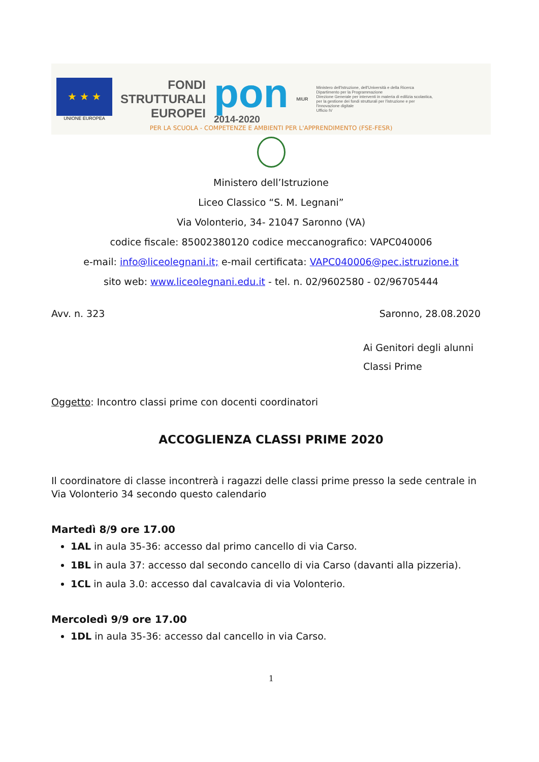★ ★ ★
UNIONE EUROPEA
FONDI
STRUTTURALI
EUROPEI
pon
2014-2020
MIUR
Ministero dell'Istruzione, dell'Università e della Ricerca
Dipartimento per la Programmazione
Direzione Generale per interventi in materia di edilizia scolastica, per la gestione dei fondi strutturali per l'istruzione e per l'innovazione digitale
Ufficio IV
PER LA SCUOLA - COMPETENZE E AMBIENTI PER L'APPRENDIMENTO (FSE-FESR)
Ministero dell’Istruzione
Liceo Classico “S. M. Legnani”
Via Volonterio, 34- 21047 Saronno (VA)
codice fiscale: 85002380120 codice meccanografico: VAPC040006
e-mail: info@liceolegnani.it; e-mail certificata: VAPC040006@pec.istruzione.it
sito web: www.liceolegnani.edu.it - tel. n. 02/9602580 - 02/96705444
Avv. n. 323 Saronno, 28.08.2020
Ai Genitori degli alunni
Classi Prime
Oggetto: Incontro classi prime con docenti coordinatori
ACCOGLIENZA CLASSI PRIME 2020
Il coordinatore di classe incontrerà i ragazzi delle classi prime presso la sede centrale in Via Volonterio 34 secondo questo calendario
Martedì 8/9 ore 17.00
1AL in aula 35-36: accesso dal primo cancello di via Carso.
1BL in aula 37: accesso dal secondo cancello di via Carso (davanti alla pizzeria).
1CL in aula 3.0: accesso dal cavalcavia di via Volonterio.
Mercoledì 9/9 ore 17.00
1DL in aula 35-36: accesso dal cancello in via Carso.
1